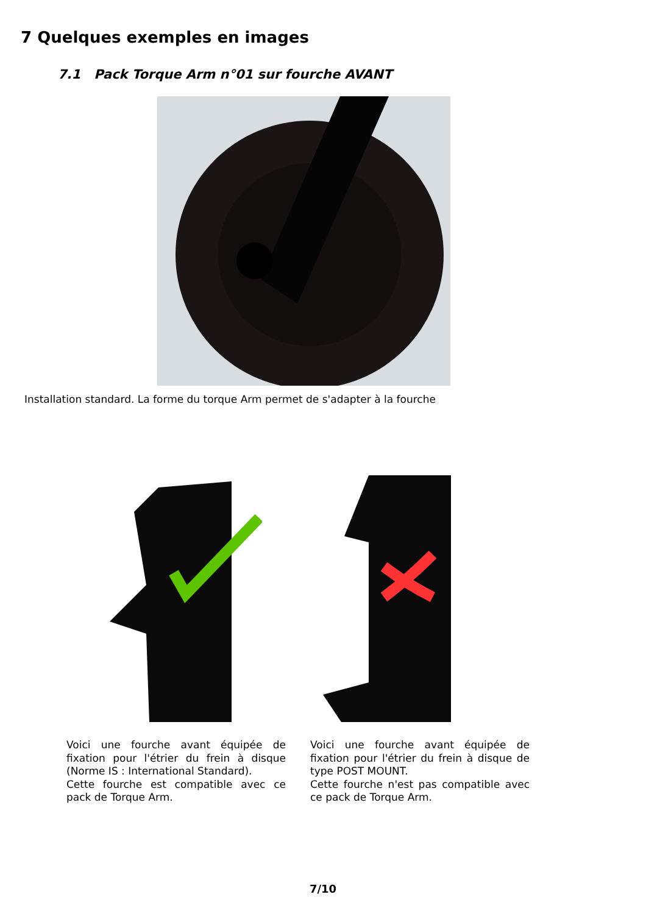7 Quelques exemples en images
7.1 Pack Torque Arm n°01 sur fourche AVANT
Installation standard. La forme du torque Arm permet de s'adapter à la fourche
Voici une fourche avant équipée de fixation pour l'étrier du frein à disque (Norme IS : International Standard).
Cette fourche est compatible avec ce pack de Torque Arm.
Voici une fourche avant équipée de fixation pour l'étrier du frein à disque de type POST MOUNT.
Cette fourche n'est pas compatible avec ce pack de Torque Arm.
7/10